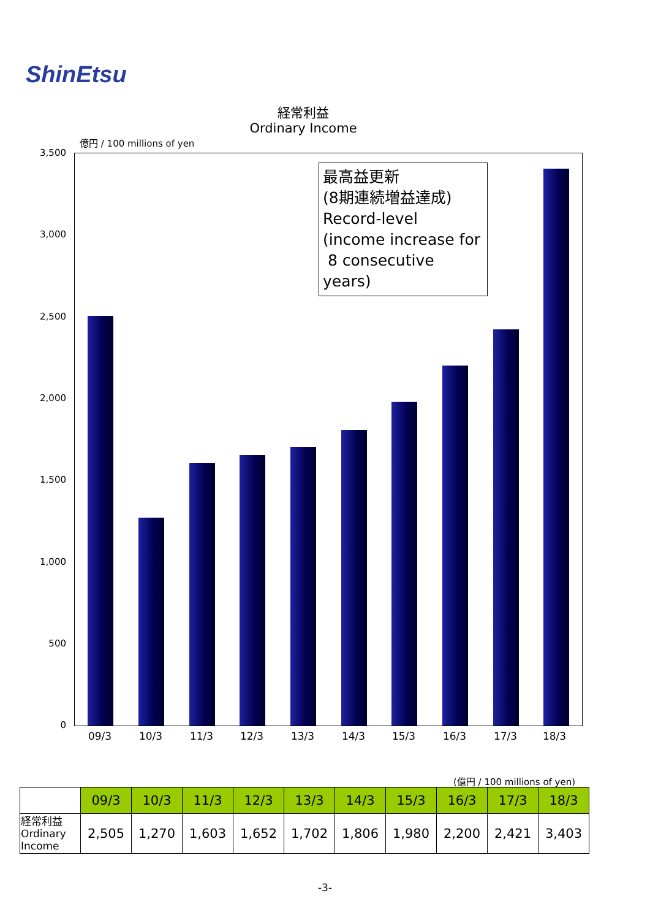ShinEtsu
経常利益
Ordinary Income
億円 / 100 millions of yen
3,500
3,000
2,500
2,000
1,500
1,000
500
0
09/3 10/3 11/3 12/3 13/3 14/3 15/3 16/3 17/3 18/3
最高益更新
(8期連続増益達成)
Record-level
(income increase for
8 consecutive years)
(億円 / 100 millions of yen)
| | 09/3 | 10/3 | 11/3 | 12/3 | 13/3 | 14/3 | 15/3 | 16/3 | 17/3 | 18/3 |
| --- | --- | --- | --- | --- | --- | --- | --- | --- | --- | --- |
| 経常利益 Ordinary Income | 2,505 | 1,270 | 1,603 | 1,652 | 1,702 | 1,806 | 1,980 | 2,200 | 2,421 | 3,403 |
-3-